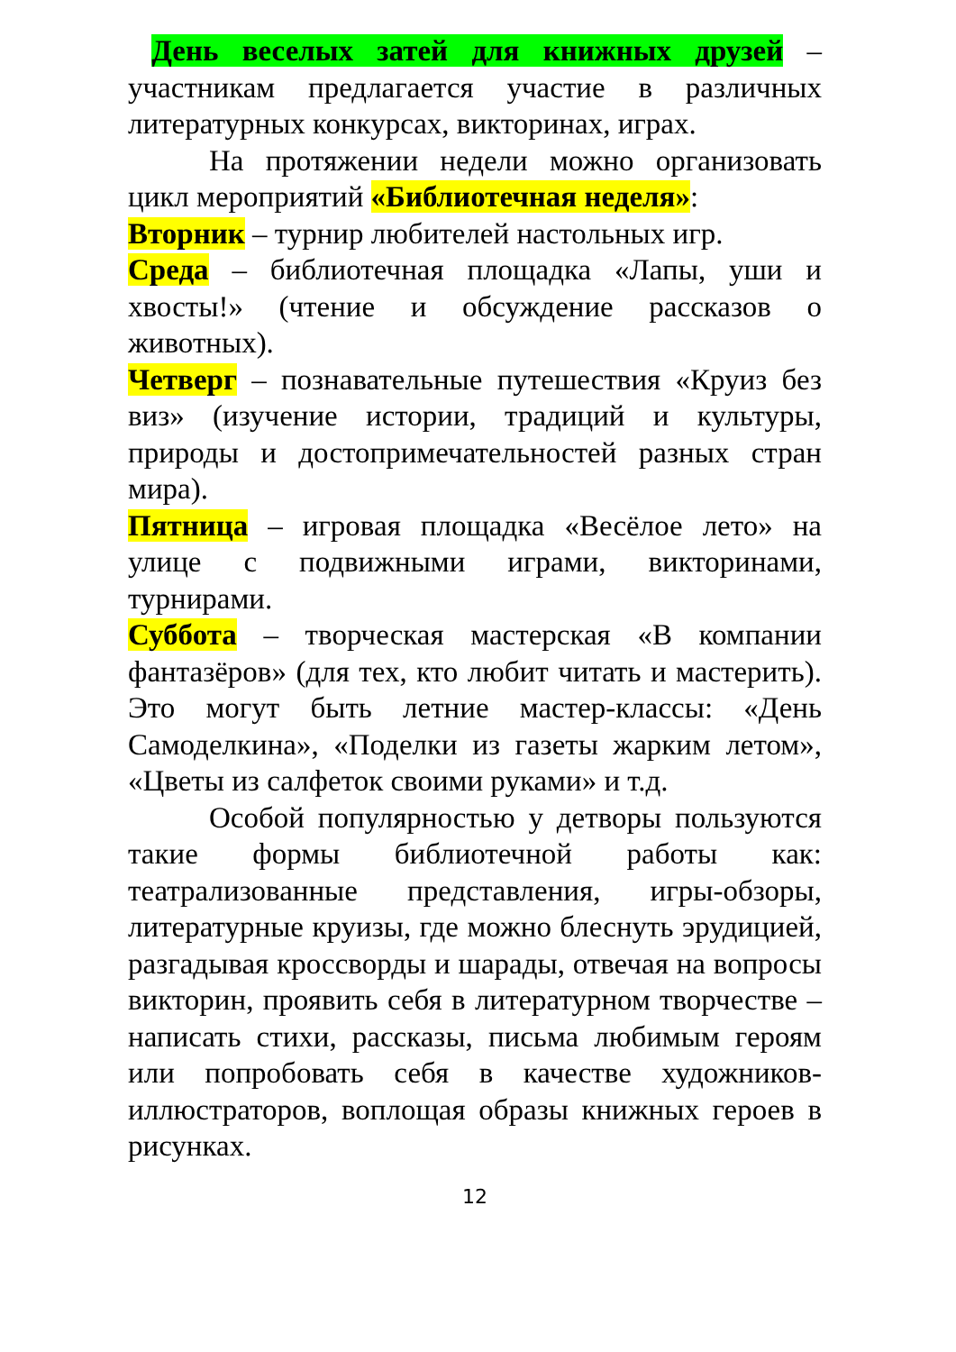День веселых затей для книжных друзей – участникам предлагается участие в различных литературных конкурсах, викторинах, играх.
На протяжении недели можно организовать цикл мероприятий «Библиотечная неделя»:
Вторник – турнир любителей настольных игр.
Среда – библиотечная площадка «Лапы, уши и хвосты!» (чтение и обсуждение рассказов о животных).
Четверг – познавательные путешествия «Круиз без виз» (изучение истории, традиций и культуры, природы и достопримечательностей разных стран мира).
Пятница – игровая площадка «Весёлое лето» на улице с подвижными играми, викторинами, турнирами.
Суббота – творческая мастерская «В компании фантазёров» (для тех, кто любит читать и мастерить). Это могут быть летние мастер-классы: «День Самоделкина», «Поделки из газеты жарким летом», «Цветы из салфеток своими руками» и т.д.
Особой популярностью у детворы пользуются такие формы библиотечной работы как: театрализованные представления, игры-обзоры, литературные круизы, где можно блеснуть эрудицией, разгадывая кроссворды и шарады, отвечая на вопросы викторин, проявить себя в литературном творчестве – написать стихи, рассказы, письма любимым героям или попробовать себя в качестве художников-иллюстраторов, воплощая образы книжных героев в рисунках.
12